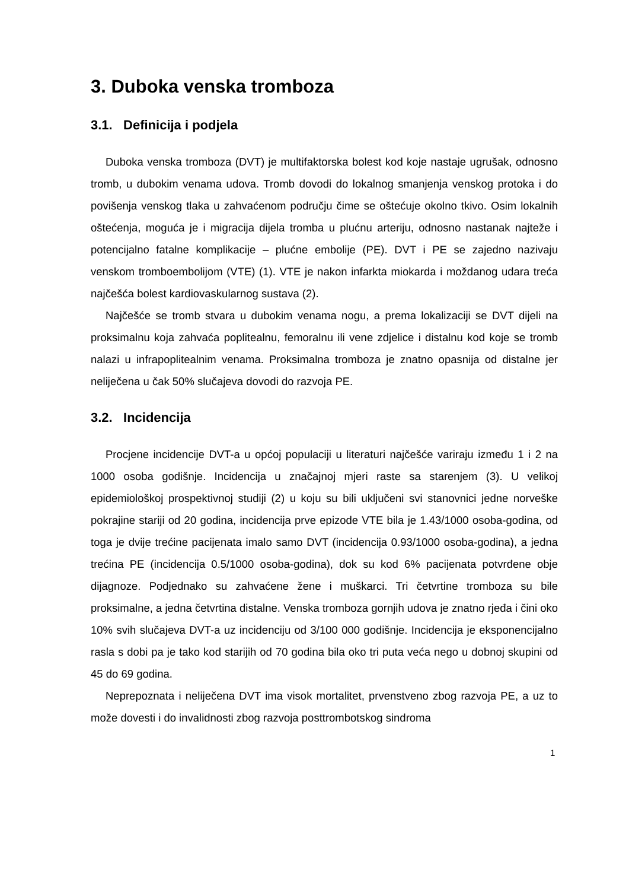3. Duboka venska tromboza
3.1. Definicija i podjela
Duboka venska tromboza (DVT) je multifaktorska bolest kod koje nastaje ugrušak, odnosno tromb, u dubokim venama udova. Tromb dovodi do lokalnog smanjenja venskog protoka i do povišenja venskog tlaka u zahvaćenom području čime se oštećuje okolno tkivo. Osim lokalnih oštećenja, moguća je i migracija dijela tromba u plućnu arteriju, odnosno nastanak najteže i potencijalno fatalne komplikacije – plućne embolije (PE). DVT i PE se zajedno nazivaju venskom tromboembolijom (VTE) (1). VTE je nakon infarkta miokarda i moždanog udara treća najčešća bolest kardiovaskularnog sustava (2).
Najčešće se tromb stvara u dubokim venama nogu, a prema lokalizaciji se DVT dijeli na proksimalnu koja zahvaća poplitealnu, femoralnu ili vene zdjelice i distalnu kod koje se tromb nalazi u infrapoplitealnim venama. Proksimalna tromboza je znatno opasnija od distalne jer neliječena u čak 50% slučajeva dovodi do razvoja PE.
3.2. Incidencija
Procjene incidencije DVT-a u općoj populaciji u literaturi najčešće variraju između 1 i 2 na 1000 osoba godišnje. Incidencija u značajnoj mjeri raste sa starenjem (3). U velikoj epidemiološkoj prospektivnoj studiji (2) u koju su bili uključeni svi stanovnici jedne norveške pokrajine stariji od 20 godina, incidencija prve epizode VTE bila je 1.43/1000 osoba-godina, od toga je dvije trećine pacijenata imalo samo DVT (incidencija 0.93/1000 osoba-godina), a jedna trećina PE (incidencija 0.5/1000 osoba-godina), dok su kod 6% pacijenata potvrđene obje dijagnoze. Podjednako su zahvaćene žene i muškarci. Tri četvrtine tromboza su bile proksimalne, a jedna četvrtina distalne. Venska tromboza gornjih udova je znatno rjeđa i čini oko 10% svih slučajeva DVT-a uz incidenciju od 3/100 000 godišnje. Incidencija je eksponencijalno rasla s dobi pa je tako kod starijih od 70 godina bila oko tri puta veća nego u dobnoj skupini od 45 do 69 godina.
Neprepoznata i neliječena DVT ima visok mortalitet, prvenstveno zbog razvoja PE, a uz to može dovesti i do invalidnosti zbog razvoja posttrombotskog sindroma
1